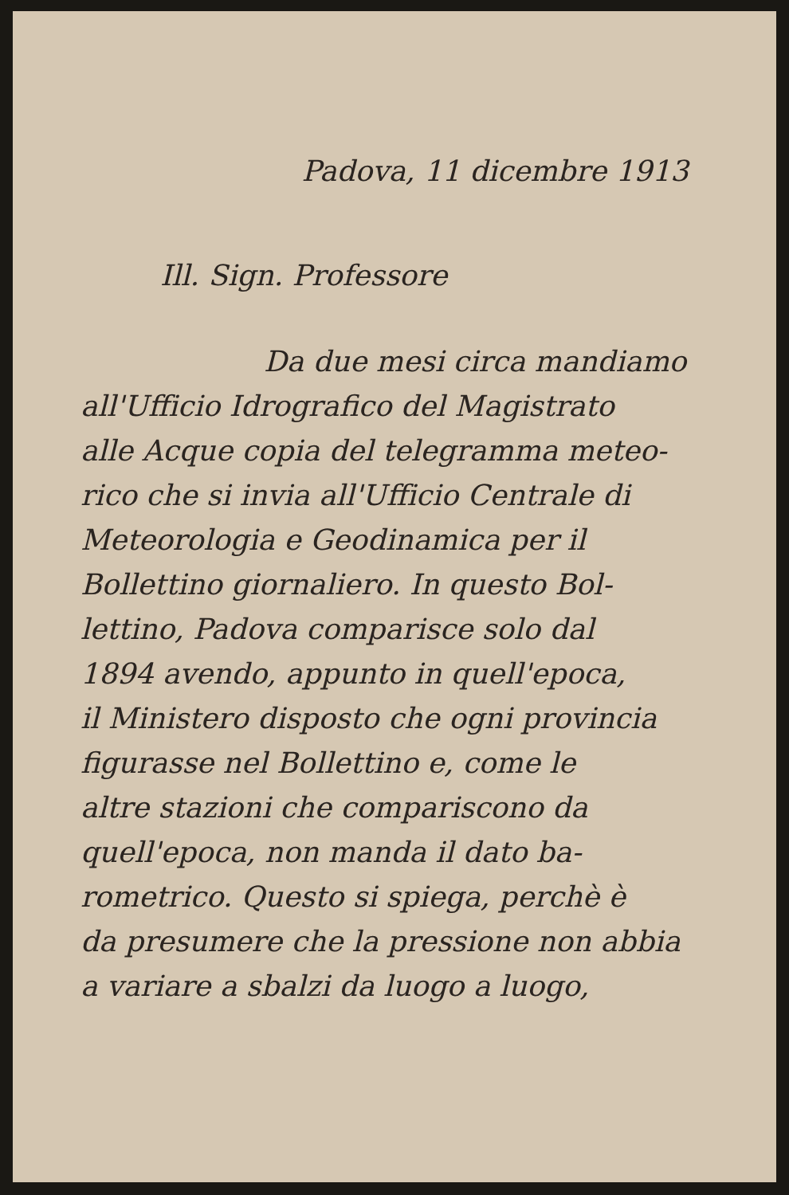Padova, 11 dicembre 1913
Ill. Sign. Professore
Da due mesi circa mandiamo
all'Ufficio Idrografico del Magistrato
alle Acque copia del telegramma meteo-
rico che si invia all'Ufficio Centrale di
Meteorologia e Geodinamica per il
Bollettino giornaliero. In questo Bol-
lettino, Padova comparisce solo dal
1894 avendo, appunto in quell'epoca,
il Ministero disposto che ogni provincia
figurasse nel Bollettino e, come le
altre stazioni che compariscono da
quell'epoca, non manda il dato ba-
rometrico. Questo si spiega, perchè è
da presumere che la pressione non abbia
a variare a sbalzi da luogo a luogo,